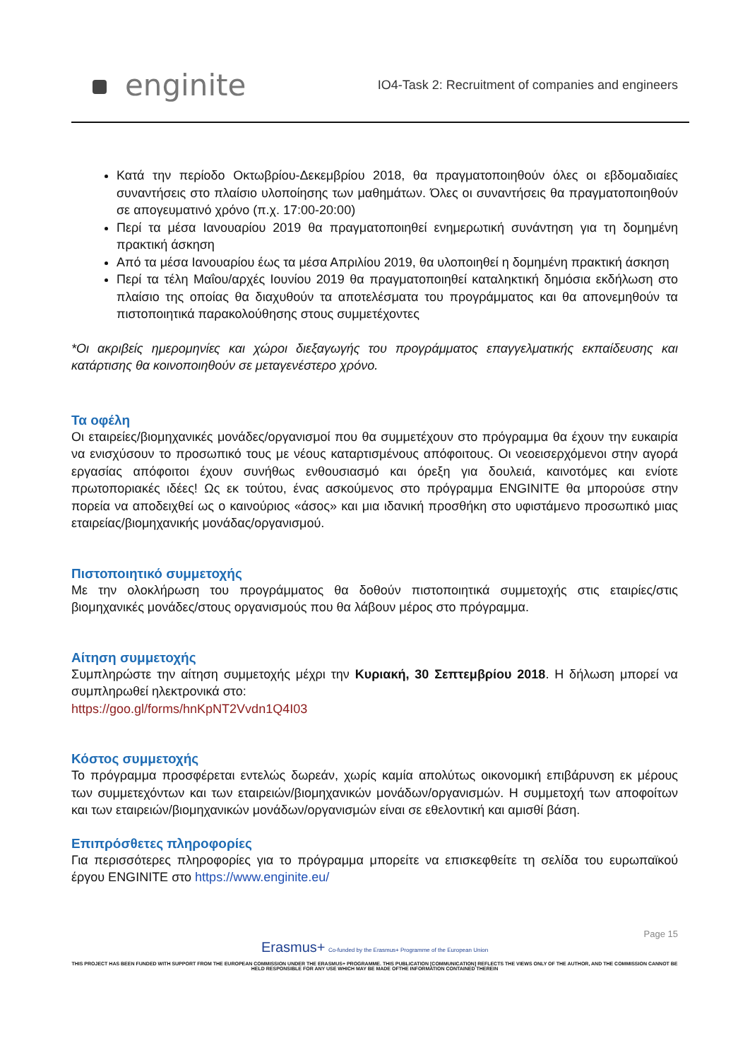enginite
IO4-Task 2: Recruitment of companies and engineers
Κατά την περίοδο Οκτωβρίου-Δεκεμβρίου 2018, θα πραγματοποιηθούν όλες οι εβδομαδιαίες συναντήσεις στο πλαίσιο υλοποίησης των μαθημάτων. Όλες οι συναντήσεις θα πραγματοποιηθούν σε απογευματινό χρόνο (π.χ. 17:00-20:00)
Περί τα μέσα Ιανουαρίου 2019 θα πραγματοποιηθεί ενημερωτική συνάντηση για τη δομημένη πρακτική άσκηση
Από τα μέσα Ιανουαρίου έως τα μέσα Απριλίου 2019, θα υλοποιηθεί η δομημένη πρακτική άσκηση
Περί τα τέλη Μαΐου/αρχές Ιουνίου 2019 θα πραγματοποιηθεί καταληκτική δημόσια εκδήλωση στο πλαίσιο της οποίας θα διαχυθούν τα αποτελέσματα του προγράμματος και θα απονεμηθούν τα πιστοποιητικά παρακολούθησης στους συμμετέχοντες
*Οι ακριβείς ημερομηνίες και χώροι διεξαγωγής του προγράμματος επαγγελματικής εκπαίδευσης και κατάρτισης θα κοινοποιηθούν σε μεταγενέστερο χρόνο.
Τα οφέλη
Οι εταιρείες/βιομηχανικές μονάδες/οργανισμοί που θα συμμετέχουν στο πρόγραμμα θα έχουν την ευκαιρία να ενισχύσουν το προσωπικό τους με νέους καταρτισμένους απόφοιτους. Οι νεοεισερχόμενοι στην αγορά εργασίας απόφοιτοι έχουν συνήθως ενθουσιασμό και όρεξη για δουλειά, καινοτόμες και ενίοτε πρωτοποριακές ιδέες! Ως εκ τούτου, ένας ασκούμενος στο πρόγραμμα ENGINITE θα μπορούσε στην πορεία να αποδειχθεί ως ο καινούριος «άσος» και μια ιδανική προσθήκη στο υφιστάμενο προσωπικό μιας εταιρείας/βιομηχανικής μονάδας/οργανισμού.
Πιστοποιητικό συμμετοχής
Με την ολοκλήρωση του προγράμματος θα δοθούν πιστοποιητικά συμμετοχής στις εταιρίες/στις βιομηχανικές μονάδες/στους οργανισμούς που θα λάβουν μέρος στο πρόγραμμα.
Αίτηση συμμετοχής
Συμπληρώστε την αίτηση συμμετοχής μέχρι την Κυριακή, 30 Σεπτεμβρίου 2018. Η δήλωση μπορεί να συμπληρωθεί ηλεκτρονικά στο:
https://goo.gl/forms/hnKpNT2Vvdn1Q4I03
Κόστος συμμετοχής
Το πρόγραμμα προσφέρεται εντελώς δωρεάν, χωρίς καμία απολύτως οικονομική επιβάρυνση εκ μέρους των συμμετεχόντων και των εταιρειών/βιομηχανικών μονάδων/οργανισμών. Η συμμετοχή των αποφοίτων και των εταιρειών/βιομηχανικών μονάδων/οργανισμών είναι σε εθελοντική και αμισθί βάση.
Επιπρόσθετες πληροφορίες
Για περισσότερες πληροφορίες για το πρόγραμμα μπορείτε να επισκεφθείτε τη σελίδα του ευρωπαϊκού έργου ENGINITE στο https://www.enginite.eu/
Page 15
Erasmus+ Co-funded by the Erasmus+ Programme of the European Union
THIS PROJECT HAS BEEN FUNDED WITH SUPPORT FROM THE EUROPEAN COMMISSION UNDER THE ERASMUS+ PROGRAMME. THIS PUBLICATION [COMMUNICATION] REFLECTS THE VIEWS ONLY OF THE AUTHOR, AND THE COMMISSION CANNOT BE HELD RESPONSIBLE FOR ANY USE WHICH MAY BE MADE OFTHE INFORMATION CONTAINED THEREIN